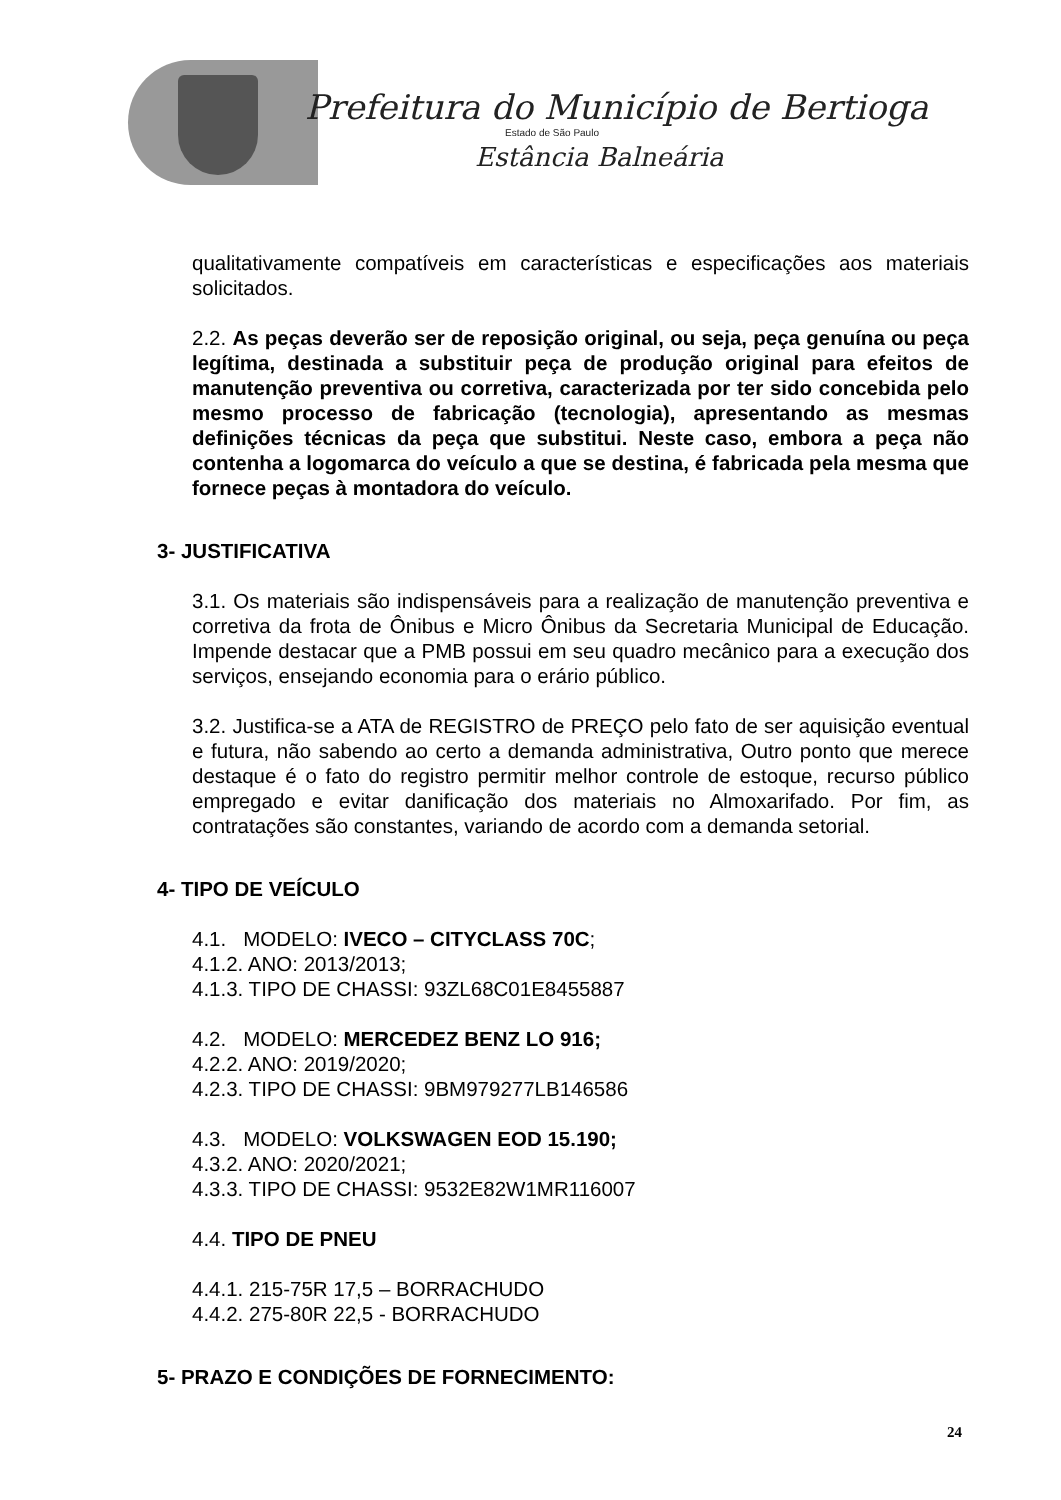Prefeitura do Município de Bertioga
Estado de São Paulo
Estância Balneária
qualitativamente compatíveis em características e especificações aos materiais solicitados.
2.2. As peças deverão ser de reposição original, ou seja, peça genuína ou peça legítima, destinada a substituir peça de produção original para efeitos de manutenção preventiva ou corretiva, caracterizada por ter sido concebida pelo mesmo processo de fabricação (tecnologia), apresentando as mesmas definições técnicas da peça que substitui. Neste caso, embora a peça não contenha a logomarca do veículo a que se destina, é fabricada pela mesma que fornece peças à montadora do veículo.
3- JUSTIFICATIVA
3.1. Os materiais são indispensáveis para a realização de manutenção preventiva e corretiva da frota de Ônibus e Micro Ônibus da Secretaria Municipal de Educação. Impende destacar que a PMB possui em seu quadro mecânico para a execução dos serviços, ensejando economia para o erário público.
3.2. Justifica-se a ATA de REGISTRO de PREÇO pelo fato de ser aquisição eventual e futura, não sabendo ao certo a demanda administrativa, Outro ponto que merece destaque é o fato do registro permitir melhor controle de estoque, recurso público empregado e evitar danificação dos materiais no Almoxarifado. Por fim, as contratações são constantes, variando de acordo com a demanda setorial.
4- TIPO DE VEÍCULO
4.1. MODELO: IVECO – CITYCLASS 70C;
4.1.2. ANO: 2013/2013;
4.1.3. TIPO DE CHASSI: 93ZL68C01E8455887
4.2. MODELO: MERCEDEZ BENZ LO 916;
4.2.2. ANO: 2019/2020;
4.2.3. TIPO DE CHASSI: 9BM979277LB146586
4.3. MODELO: VOLKSWAGEN EOD 15.190;
4.3.2. ANO: 2020/2021;
4.3.3. TIPO DE CHASSI: 9532E82W1MR116007
4.4. TIPO DE PNEU
4.4.1. 215-75R 17,5 – BORRACHUDO
4.4.2. 275-80R 22,5 - BORRACHUDO
5- PRAZO E CONDIÇÕES DE FORNECIMENTO:
24